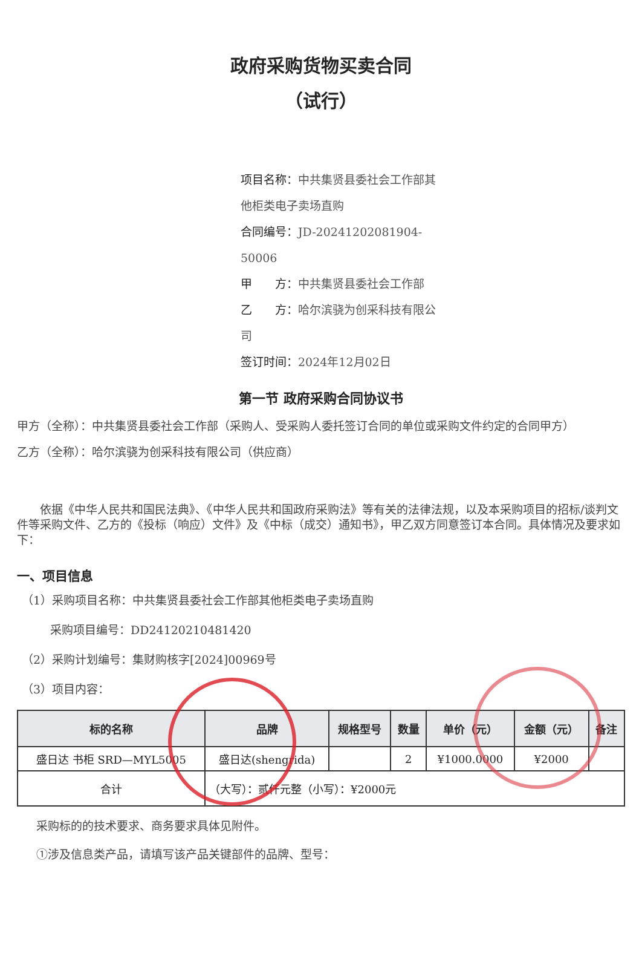政府采购货物买卖合同
（试行）
项目名称：中共集贤县委社会工作部其他柜类电子卖场直购
合同编号：JD-20241202081904-50006
甲　　方：中共集贤县委社会工作部
乙　　方：哈尔滨骁为创采科技有限公司
签订时间：2024年12月02日
第一节 政府采购合同协议书
甲方（全称）：中共集贤县委社会工作部（采购人、受采购人委托签订合同的单位或采购文件约定的合同甲方）
乙方（全称）：哈尔滨骁为创采科技有限公司（供应商）
依据《中华人民共和国民法典》、《中华人民共和国政府采购法》等有关的法律法规，以及本采购项目的招标/谈判文件等采购文件、乙方的《投标（响应）文件》及《中标（成交）通知书》，甲乙双方同意签订本合同。具体情况及要求如下：
一、项目信息
（1）采购项目名称：中共集贤县委社会工作部其他柜类电子卖场直购
采购项目编号：DD24120210481420
（2）采购计划编号：集财购核字[2024]00969号
（3）项目内容：
| 标的名称 | 品牌 | 规格型号 | 数量 | 单价（元） | 金额（元） | 备注 |
| --- | --- | --- | --- | --- | --- | --- |
| 盛日达 书柜 SRD—MYL5005 | 盛日达(shengrida) | | 2 | ¥1000.0000 | ¥2000 | |
| 合计 | （大写）：贰仟元整（小写）：¥2000元 | | | | | |
采购标的的技术要求、商务要求具体见附件。
①涉及信息类产品，请填写该产品关键部件的品牌、型号：